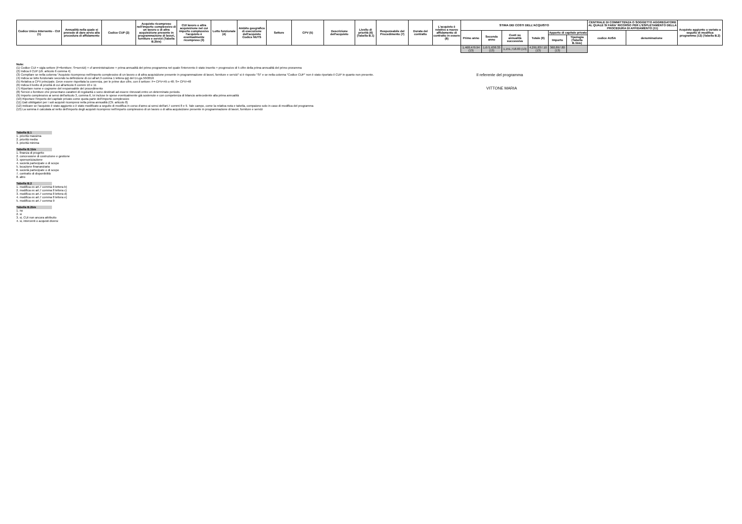| Codice Unico Intervento - CUI (1) | Annualità nella quale si prevede di dare avvio alla procedura di affidamento | Codice CUP (2) | Acquisto ricompreso nell'importo complessivo di un lavoro o di altra acquisizione presente in programmazione di lavori, forniture e servizi (Tabella B.2bis) | CUI lavoro o altra acquisizione nel cui importo complessivo l'acquisto è eventualmente ricompreso (3) | Lotto funzionale (4) | Ambito geografico di esecuzione dell'acquisto Codice NUTS | Settore | CPV (5) | Descrizione dell'acquisto | Livello di priorità (6) (Tabella B.1) | Responsabile del Procedimento (7) | Durata del contratto | L'acquisto è relativo a nuovo affidamento di contratto in essere (8) | STIMA DEI COSTI DELL'ACQUISTO | | | | | | CENTRALE DI COMMITTENZA O SOGGETTO AGGREGATORE AL QUALE SI FARA' RICORSO PER L'ESPLETAMENTO DELLA PROCEDURA DI AFFIDAMENTO (11) | | Acquisto aggiunto o variato a seguito di modifica programma (12) (Tabella B.2) |
| --- | --- | --- | --- | --- | --- | --- | --- | --- | --- | --- | --- | --- | --- | --- | --- | --- | --- | --- | --- | --- | --- | --- |
| | | | | | | | | | | | | | | Primo anno | Secondo anno | Costi su annualità successiva | Totale (9) | Apporto di capitale privato | | codice AUSA | denominazione | |
| | | | | | | | | | | | | | | | | | | Importo | Tipologia (Tabella B.1bis) | | | |
| | | | | | | | | | | | | | | 1,468,479.94 (13) | 1,671,638.33 (13) | 1,151,718.83 (13) | 4,291,837.10 (13) | 360,897.80 (13) | | | | |
Note:
(1) Codice CUI = sigla settore (F=forniture; S=servizi) + cf amministrazione + prima annualità del primo programma nel quale l'intervento è stato inserito + progressivo di 5 cifre della prima annualità del primo proramma
(2) Indica il CUP (cfr. articolo 6 comma 4)
(3) Compilare se nella colonna "Acquisto ricompreso nell'importo complessivo di un lavoro o di altra acquisizione presente in programmazione di lavori, forniture e servizi" si è risposto "SI" e se nella colonna "Codice CUP" non è stato riportato il CUP in quanto non presente.
(4) Indica se lotto funzionale secondo la definizione di cui all'art.3 comma 1 lettera qq) del D.Lgs.50/2016
(5) Relativa a CPV principale. Deve essere rispettata la coerenza, per le prime due cifre, con il settore: F= CPV<45 o 48; S= CPV>48
(6) Indica il livello di priorità di cui all'articolo 6 commi 10 e 11
(7) Riportare nome e cognome del responsabile del procedimento
(8) Servizi o forniture che presentano caratteri di regolarità o sono destinati ad essere rinnovati entro un determinato periodo.
(9) Importo complessivo ai sensi dell'articolo 3, comma 6, ivi incluse le spese eventualmente già sostenute e con competenza di bilancio antecedente alla prima annualità
(10) Riportare l'importo del capitale privato come quota parte dell'importo complessivo
(11) Dati obbligatori per i soli acquisti ricompresi nella prima annualità (Cfr. articolo 8)
(12) Indicare se l'acquisto è stato aggiunto o è stato modificato a seguito di modifica in corso d'anno ai sensi dell'art.7 commi 8 e 9. Tale campo, come la relativa nota e tabella, compaiono solo in caso di modifica del programma
(13) La somma è calcolata al netto dell'importo degli acquisti ricompresi nell'importo complessivo di un lavoro o di altra acquisizione presente in programmazione di lavori, forniture e servizi
Tabella B.1
1. priorità massima
2. priorità media
3. priorità minima
Tabella B.1bis
1. finanza di progetto
2. concessione di costruzione e gestione
3. sponsorizzazione
4. società partecipate o di scopo
5. locazione finananziaria
6. società partecipate o di scopo
7. contratto di disponibilità
8. altro
Tabella B.2
1. modifica ex art.7 comma 8 lettera b)
2. modifica ex art.7 comma 8 lettera c)
3. modifica ex art.7 comma 8 lettera d)
4. modifica ex art.7 comma 8 lettera e)
5. modifica ex art.7 comma 9
Tabella B.2bis
1. no
2. si
3. si, CUI non ancora attribuito
4. si, interventi o acquisti diversi
Il referente del programma
VITTONE MARIA